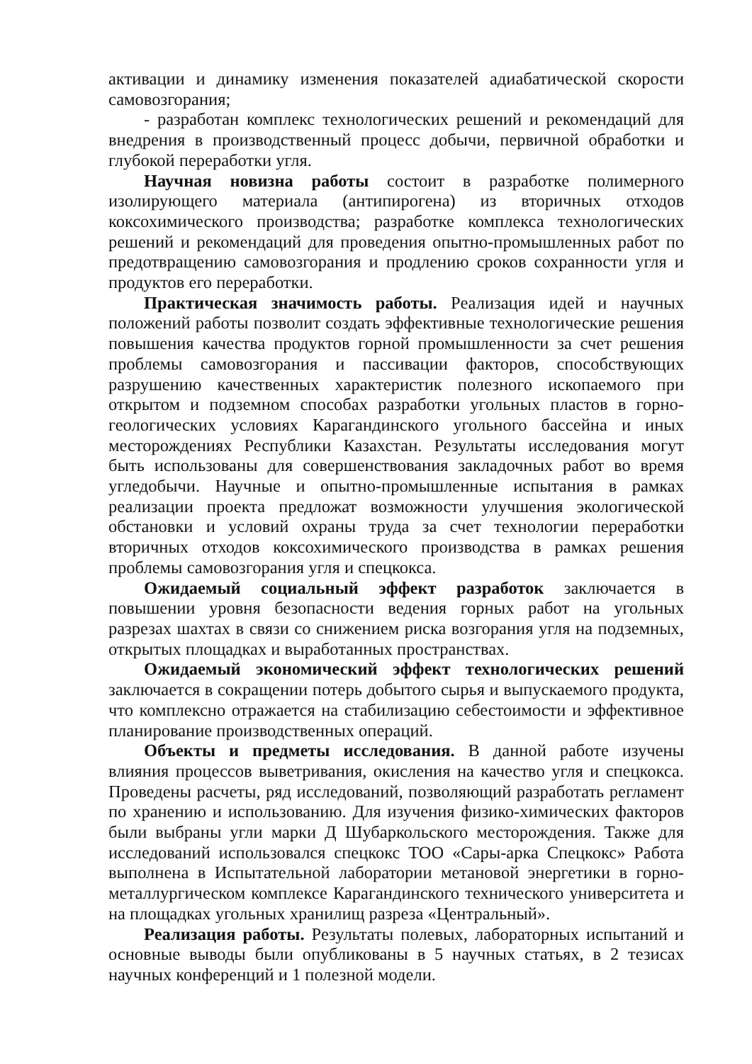активации и динамику изменения показателей адиабатической скорости самовозгорания;
- разработан комплекс технологических решений и рекомендаций для внедрения в производственный процесс добычи, первичной обработки и глубокой переработки угля.
Научная новизна работы состоит в разработке полимерного изолирующего материала (антипирогена) из вторичных отходов коксохимического производства; разработке комплекса технологических решений и рекомендаций для проведения опытно-промышленных работ по предотвращению самовозгорания и продлению сроков сохранности угля и продуктов его переработки.
Практическая значимость работы. Реализация идей и научных положений работы позволит создать эффективные технологические решения повышения качества продуктов горной промышленности за счет решения проблемы самовозгорания и пассивации факторов, способствующих разрушению качественных характеристик полезного ископаемого при открытом и подземном способах разработки угольных пластов в горно-геологических условиях Карагандинского угольного бассейна и иных месторождениях Республики Казахстан. Результаты исследования могут быть использованы для совершенствования закладочных работ во время угледобычи. Научные и опытно-промышленные испытания в рамках реализации проекта предложат возможности улучшения экологической обстановки и условий охраны труда за счет технологии переработки вторичных отходов коксохимического производства в рамках решения проблемы самовозгорания угля и спецкокса.
Ожидаемый социальный эффект разработок заключается в повышении уровня безопасности ведения горных работ на угольных разрезах шахтах в связи со снижением риска возгорания угля на подземных, открытых площадках и выработанных пространствах.
Ожидаемый экономический эффект технологических решений заключается в сокращении потерь добытого сырья и выпускаемого продукта, что комплексно отражается на стабилизацию себестоимости и эффективное планирование производственных операций.
Объекты и предметы исследования. В данной работе изучены влияния процессов выветривания, окисления на качество угля и спецкокса. Проведены расчеты, ряд исследований, позволяющий разработать регламент по хранению и использованию. Для изучения физико-химических факторов были выбраны угли марки Д Шубаркольского месторождения. Также для исследований использовался спецкокс ТОО «Сары-арка Спецкокс» Работа выполнена в Испытательной лаборатории метановой энергетики в горно-металлургическом комплексе Карагандинского технического университета и на площадках угольных хранилищ разреза «Центральный».
Реализация работы. Результаты полевых, лабораторных испытаний и основные выводы были опубликованы в 5 научных статьях, в 2 тезисах научных конференций и 1 полезной модели.